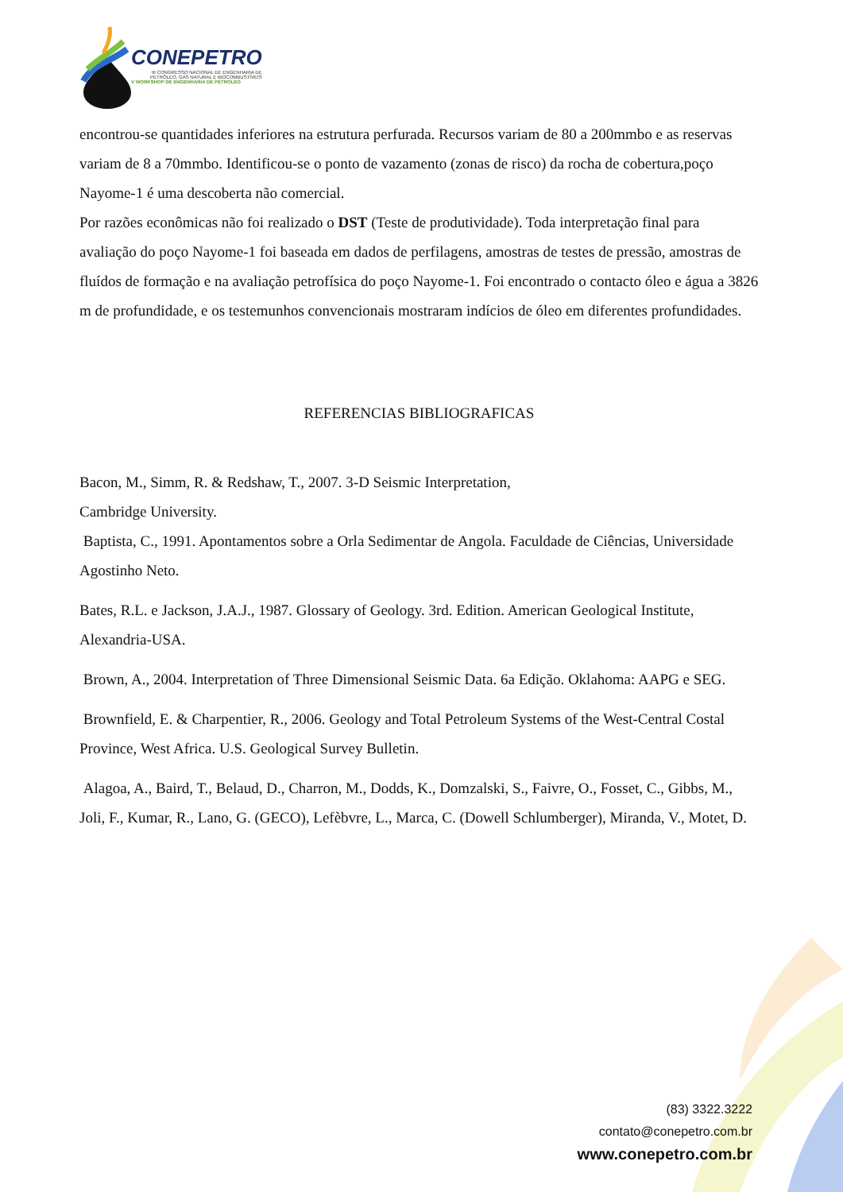CONEPETRO
III CONGRESSO NACIONAL DE ENGENHARIA DE
PETRÓLEO, GÁS NATURAL E BIOCOMBUSTÍVEIS
V WORKSHOP DE ENGENHARIA DE PETRÓLEO
encontrou-se quantidades inferiores na estrutura perfurada. Recursos variam de 80 a 200mmbo e as reservas variam de 8 a 70mmbo. Identificou-se o ponto de vazamento (zonas de risco) da rocha de cobertura,poço Nayome-1 é uma descoberta não comercial.
Por razões econômicas não foi realizado o DST (Teste de produtividade). Toda interpretação final para avaliação do poço Nayome-1 foi baseada em dados de perfilagens, amostras de testes de pressão, amostras de fluídos de formação e na avaliação petrofísica do poço Nayome-1. Foi encontrado o contacto óleo e água a 3826 m de profundidade, e os testemunhos convencionais mostraram indícios de óleo em diferentes profundidades.
REFERENCIAS BIBLIOGRAFICAS
Bacon, M., Simm, R. & Redshaw, T., 2007. 3-D Seismic Interpretation,
Cambridge University.
Baptista, C., 1991. Apontamentos sobre a Orla Sedimentar de Angola. Faculdade de Ciências, Universidade Agostinho Neto.
Bates, R.L. e Jackson, J.A.J., 1987. Glossary of Geology. 3rd. Edition. American Geological Institute, Alexandria-USA.
Brown, A., 2004. Interpretation of Three Dimensional Seismic Data. 6a Edição. Oklahoma: AAPG e SEG.
Brownfield, E. & Charpentier, R., 2006. Geology and Total Petroleum Systems of the West-Central Costal Province, West Africa. U.S. Geological Survey Bulletin.
Alagoa, A., Baird, T., Belaud, D., Charron, M., Dodds, K., Domzalski, S., Faivre, O., Fosset, C., Gibbs, M., Joli, F., Kumar, R., Lano, G. (GECO), Lefèbvre, L., Marca, C. (Dowell Schlumberger), Miranda, V., Motet, D.
(83) 3322.3222
contato@conepetro.com.br
www.conepetro.com.br